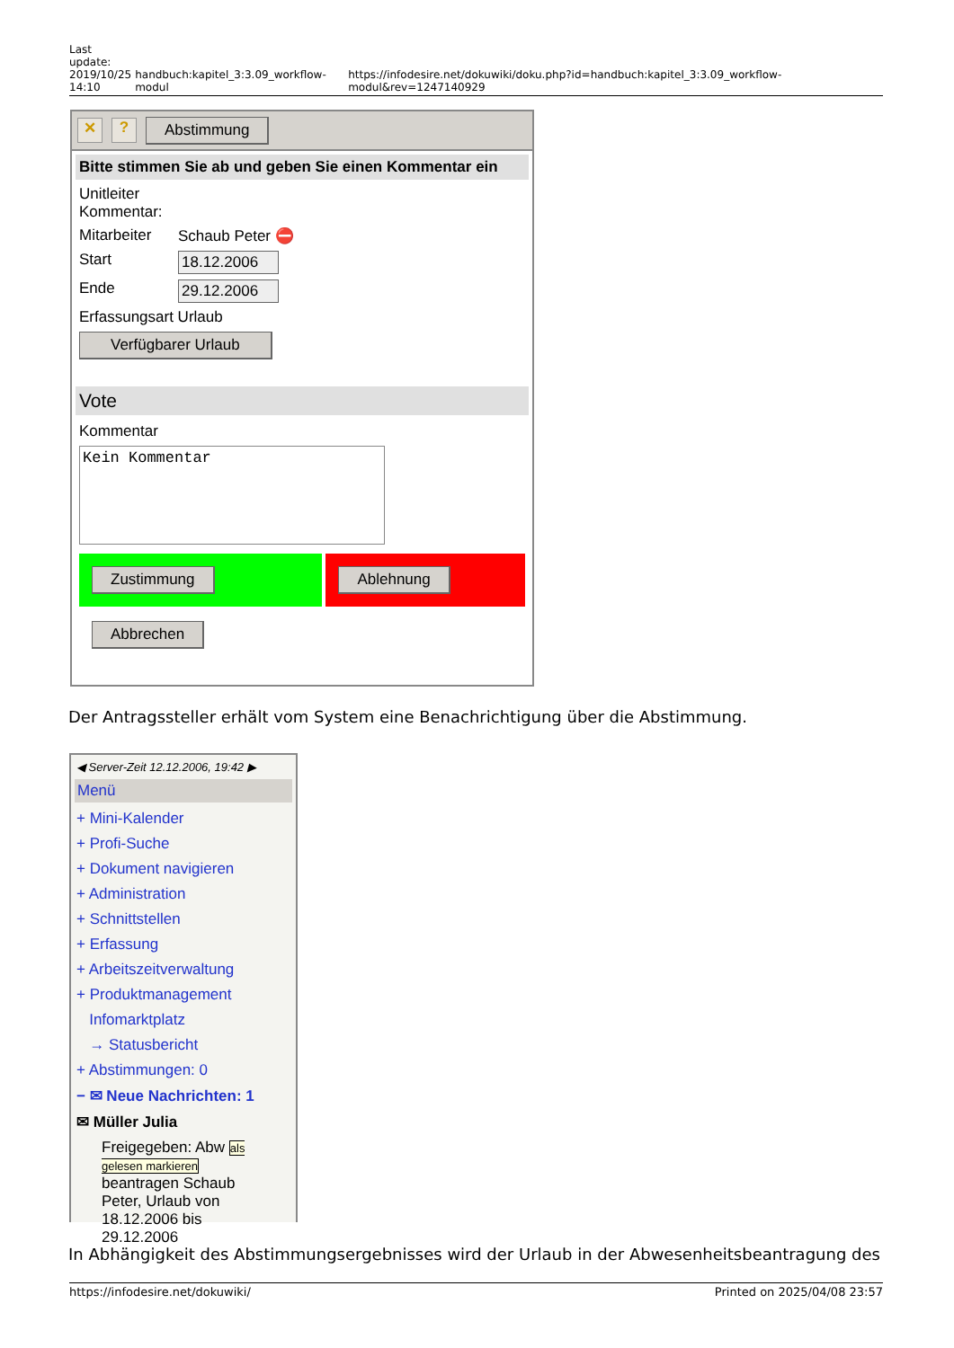Last
update:
2019/10/25
14:10
handbuch:kapitel_3:3.09_workflow-modul
https://infodesire.net/dokuwiki/doku.php?id=handbuch:kapitel_3:3.09_workflow-modul&rev=1247140929
✕? Abstimmung
Bitte stimmen Sie ab und geben Sie einen Kommentar ein
Unitleiter
Kommentar:
Mitarbeiter Schaub Peter ⛔
Start 18.12.2006
Ende 29.12.2006
Erfassungsart Urlaub
Verfügbarer Urlaub
Vote
Kommentar
Kein Kommentar
Zustimmung Ablehnung
Abbrechen
Der Antragssteller erhält vom System eine Benachrichtigung über die Abstimmung.
◀ Server-Zeit 12.12.2006, 19:42 ▶
Menü
+ Mini-Kalender
+ Profi-Suche
+ Dokument navigieren
+ Administration
+ Schnittstellen
+ Erfassung
+ Arbeitszeitverwaltung
+ Produktmanagement
Infomarktplatz
→ Statusbericht
+ Abstimmungen: 0
− ✉ Neue Nachrichten: 1
✉ Müller Julia
Freigegeben: Abw als gelesen markieren beantragen Schaub Peter, Urlaub von 18.12.2006 bis 29.12.2006
In Abhängigkeit des Abstimmungsergebnisses wird der Urlaub in der Abwesenheitsbeantragung des
https://infodesire.net/dokuwiki/ Printed on 2025/04/08 23:57